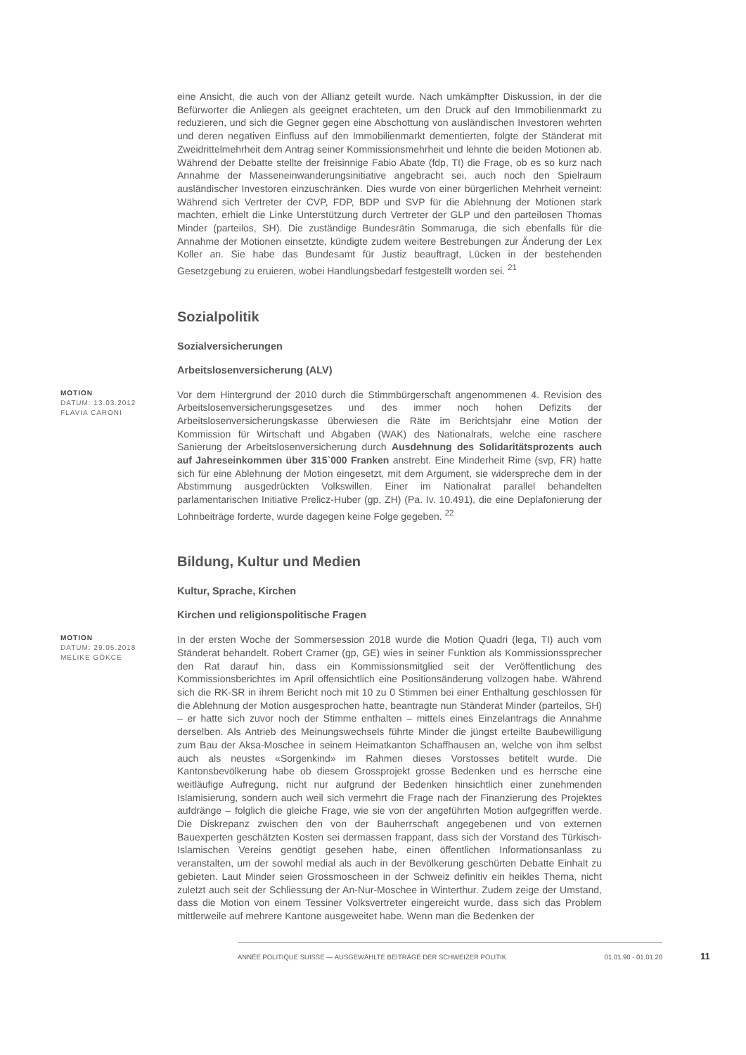eine Ansicht, die auch von der Allianz geteilt wurde. Nach umkämpfter Diskussion, in der die Befürworter die Anliegen als geeignet erachteten, um den Druck auf den Immobilienmarkt zu reduzieren, und sich die Gegner gegen eine Abschottung von ausländischen Investoren wehrten und deren negativen Einfluss auf den Immobilienmarkt dementierten, folgte der Ständerat mit Zweidrittelmehrheit dem Antrag seiner Kommissionsmehrheit und lehnte die beiden Motionen ab. Während der Debatte stellte der freisinnige Fabio Abate (fdp, TI) die Frage, ob es so kurz nach Annahme der Masseneinwanderungsinitiative angebracht sei, auch noch den Spielraum ausländischer Investoren einzuschränken. Dies wurde von einer bürgerlichen Mehrheit verneint: Während sich Vertreter der CVP, FDP, BDP und SVP für die Ablehnung der Motionen stark machten, erhielt die Linke Unterstützung durch Vertreter der GLP und den parteilosen Thomas Minder (parteilos, SH). Die zuständige Bundesrätin Sommaruga, die sich ebenfalls für die Annahme der Motionen einsetzte, kündigte zudem weitere Bestrebungen zur Änderung der Lex Koller an. Sie habe das Bundesamt für Justiz beauftragt, Lücken in der bestehenden Gesetzgebung zu eruieren, wobei Handlungsbedarf festgestellt worden sei. <sup>21</sup>
Sozialpolitik
Sozialversicherungen
Arbeitslosenversicherung (ALV)
MOTION
DATUM: 13.03.2012
FLAVIA CARONI
Vor dem Hintergrund der 2010 durch die Stimmbürgerschaft angenommenen 4. Revision des Arbeitslosenversicherungsgesetzes und des immer noch hohen Defizits der Arbeitslosenversicherungskasse überwiesen die Räte im Berichtsjahr eine Motion der Kommission für Wirtschaft und Abgaben (WAK) des Nationalrats, welche eine raschere Sanierung der Arbeitslosenversicherung durch Ausdehnung des Solidaritätsprozents auch auf Jahreseinkommen über 315`000 Franken anstrebt. Eine Minderheit Rime (svp, FR) hatte sich für eine Ablehnung der Motion eingesetzt, mit dem Argument, sie widerspreche dem in der Abstimmung ausgedrückten Volkswillen. Einer im Nationalrat parallel behandelten parlamentarischen Initiative Prelicz-Huber (gp, ZH) (Pa. Iv. 10.491), die eine Deplafonierung der Lohnbeiträge forderte, wurde dagegen keine Folge gegeben. <sup>22</sup>
Bildung, Kultur und Medien
Kultur, Sprache, Kirchen
Kirchen und religionspolitische Fragen
MOTION
DATUM: 29.05.2018
MELIKE GÖKCE
In der ersten Woche der Sommersession 2018 wurde die Motion Quadri (lega, TI) auch vom Ständerat behandelt. Robert Cramer (gp, GE) wies in seiner Funktion als Kommissionssprecher den Rat darauf hin, dass ein Kommissionsmitglied seit der Veröffentlichung des Kommissionsberichtes im April offensichtlich eine Positionsänderung vollzogen habe. Während sich die RK-SR in ihrem Bericht noch mit 10 zu 0 Stimmen bei einer Enthaltung geschlossen für die Ablehnung der Motion ausgesprochen hatte, beantragte nun Ständerat Minder (parteilos, SH) – er hatte sich zuvor noch der Stimme enthalten – mittels eines Einzelantrags die Annahme derselben. Als Antrieb des Meinungswechsels führte Minder die jüngst erteilte Baubewilligung zum Bau der Aksa-Moschee in seinem Heimatkanton Schaffhausen an, welche von ihm selbst auch als neustes «Sorgenkind» im Rahmen dieses Vorstosses betitelt wurde. Die Kantonsbevölkerung habe ob diesem Grossprojekt grosse Bedenken und es herrsche eine weitläufige Aufregung, nicht nur aufgrund der Bedenken hinsichtlich einer zunehmenden Islamisierung, sondern auch weil sich vermehrt die Frage nach der Finanzierung des Projektes aufdränge – folglich die gleiche Frage, wie sie von der angeführten Motion aufgegriffen werde. Die Diskrepanz zwischen den von der Bauherrschaft angegebenen und von externen Bauexperten geschätzten Kosten sei dermassen frappant, dass sich der Vorstand des Türkisch-Islamischen Vereins genötigt gesehen habe, einen öffentlichen Informationsanlass zu veranstalten, um der sowohl medial als auch in der Bevölkerung geschürten Debatte Einhalt zu gebieten. Laut Minder seien Grossmoscheen in der Schweiz definitiv ein heikles Thema, nicht zuletzt auch seit der Schliessung der An-Nur-Moschee in Winterthur. Zudem zeige der Umstand, dass die Motion von einem Tessiner Volksvertreter eingereicht wurde, dass sich das Problem mittlerweile auf mehrere Kantone ausgeweitet habe. Wenn man die Bedenken der
ANNÉE POLITIQUE SUISSE — AUSGEWÄHLTE BEITRÄGE DER SCHWEIZER POLITIK 01.01.90 - 01.01.20
11